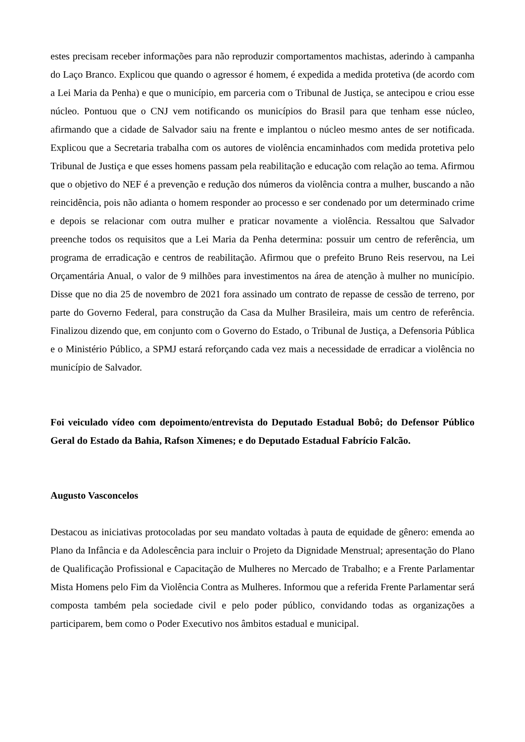estes precisam receber informações para não reproduzir comportamentos machistas, aderindo à campanha do Laço Branco. Explicou que quando o agressor é homem, é expedida a medida protetiva (de acordo com a Lei Maria da Penha) e que o município, em parceria com o Tribunal de Justiça, se antecipou e criou esse núcleo. Pontuou que o CNJ vem notificando os municípios do Brasil para que tenham esse núcleo, afirmando que a cidade de Salvador saiu na frente e implantou o núcleo mesmo antes de ser notificada. Explicou que a Secretaria trabalha com os autores de violência encaminhados com medida protetiva pelo Tribunal de Justiça e que esses homens passam pela reabilitação e educação com relação ao tema. Afirmou que o objetivo do NEF é a prevenção e redução dos números da violência contra a mulher, buscando a não reincidência, pois não adianta o homem responder ao processo e ser condenado por um determinado crime e depois se relacionar com outra mulher e praticar novamente a violência. Ressaltou que Salvador preenche todos os requisitos que a Lei Maria da Penha determina: possuir um centro de referência, um programa de erradicação e centros de reabilitação. Afirmou que o prefeito Bruno Reis reservou, na Lei Orçamentária Anual, o valor de 9 milhões para investimentos na área de atenção à mulher no município. Disse que no dia 25 de novembro de 2021 fora assinado um contrato de repasse de cessão de terreno, por parte do Governo Federal, para construção da Casa da Mulher Brasileira, mais um centro de referência. Finalizou dizendo que, em conjunto com o Governo do Estado, o Tribunal de Justiça, a Defensoria Pública e o Ministério Público, a SPMJ estará reforçando cada vez mais a necessidade de erradicar a violência no município de Salvador.
Foi veiculado vídeo com depoimento/entrevista do Deputado Estadual Bobô; do Defensor Público Geral do Estado da Bahia, Rafson Ximenes; e do Deputado Estadual Fabrício Falcão.
Augusto Vasconcelos
Destacou as iniciativas protocoladas por seu mandato voltadas à pauta de equidade de gênero: emenda ao Plano da Infância e da Adolescência para incluir o Projeto da Dignidade Menstrual; apresentação do Plano de Qualificação Profissional e Capacitação de Mulheres no Mercado de Trabalho; e a Frente Parlamentar Mista Homens pelo Fim da Violência Contra as Mulheres. Informou que a referida Frente Parlamentar será composta também pela sociedade civil e pelo poder público, convidando todas as organizações a participarem, bem como o Poder Executivo nos âmbitos estadual e municipal.